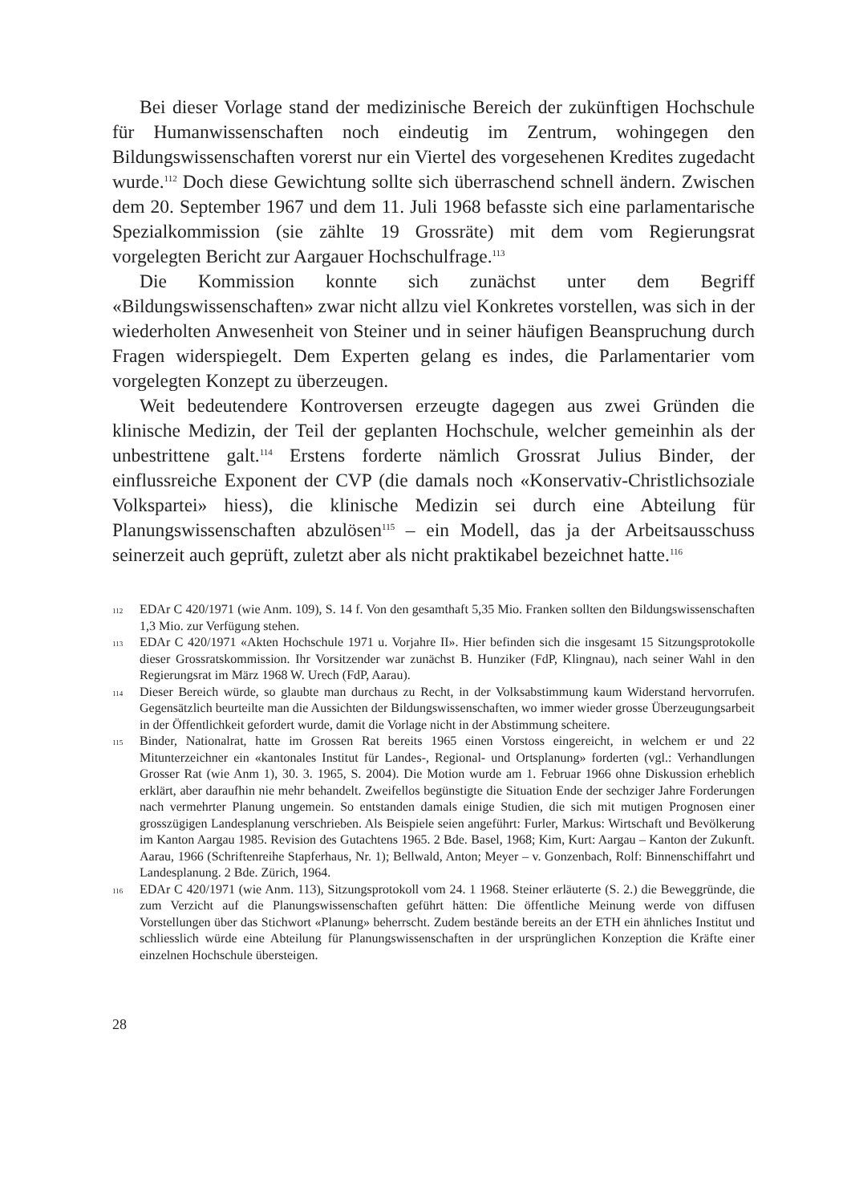Bei dieser Vorlage stand der medizinische Bereich der zukünftigen Hochschule für Humanwissenschaften noch eindeutig im Zentrum, wohingegen den Bildungswissenschaften vorerst nur ein Viertel des vorgesehenen Kredites zugedacht wurde.<sup>112</sup> Doch diese Gewichtung sollte sich überraschend schnell ändern. Zwischen dem 20. September 1967 und dem 11. Juli 1968 befasste sich eine parlamentarische Spezialkommission (sie zählte 19 Grossräte) mit dem vom Regierungsrat vorgelegten Bericht zur Aargauer Hochschulfrage.<sup>113</sup>
Die Kommission konnte sich zunächst unter dem Begriff «Bildungswissenschaften» zwar nicht allzu viel Konkretes vorstellen, was sich in der wiederholten Anwesenheit von Steiner und in seiner häufigen Beanspruchung durch Fragen widerspiegelt. Dem Experten gelang es indes, die Parlamentarier vom vorgelegten Konzept zu überzeugen.
Weit bedeutendere Kontroversen erzeugte dagegen aus zwei Gründen die klinische Medizin, der Teil der geplanten Hochschule, welcher gemeinhin als der unbestrittene galt.<sup>114</sup> Erstens forderte nämlich Grossrat Julius Binder, der einflussreiche Exponent der CVP (die damals noch «Konservativ-Christlichsoziale Volkspartei» hiess), die klinische Medizin sei durch eine Abteilung für Planungswissenschaften abzulösen<sup>115</sup> – ein Modell, das ja der Arbeitsausschuss seinerzeit auch geprüft, zuletzt aber als nicht praktikabel bezeichnet hatte.<sup>116</sup>
112 EDAr C 420/1971 (wie Anm. 109), S. 14 f. Von den gesamthaft 5,35 Mio. Franken sollten den Bildungswissenschaften 1,3 Mio. zur Verfügung stehen.
113 EDAr C 420/1971 «Akten Hochschule 1971 u. Vorjahre II». Hier befinden sich die insgesamt 15 Sitzungsprotokolle dieser Grossratskommission. Ihr Vorsitzender war zunächst B. Hunziker (FdP, Klingnau), nach seiner Wahl in den Regierungsrat im März 1968 W. Urech (FdP, Aarau).
114 Dieser Bereich würde, so glaubte man durchaus zu Recht, in der Volksabstimmung kaum Widerstand hervorrufen. Gegensätzlich beurteilte man die Aussichten der Bildungswissenschaften, wo immer wieder grosse Überzeugungsarbeit in der Öffentlichkeit gefordert wurde, damit die Vorlage nicht in der Abstimmung scheitere.
115 Binder, Nationalrat, hatte im Grossen Rat bereits 1965 einen Vorstoss eingereicht, in welchem er und 22 Mitunterzeichner ein «kantonales Institut für Landes-, Regional- und Ortsplanung» forderten (vgl.: Verhandlungen Grosser Rat (wie Anm 1), 30. 3. 1965, S. 2004). Die Motion wurde am 1. Februar 1966 ohne Diskussion erheblich erklärt, aber daraufhin nie mehr behandelt. Zweifellos begünstigte die Situation Ende der sechziger Jahre Forderungen nach vermehrter Planung ungemein. So entstanden damals einige Studien, die sich mit mutigen Prognosen einer grosszügigen Landesplanung verschrieben. Als Beispiele seien angeführt: Furler, Markus: Wirtschaft und Bevölkerung im Kanton Aargau 1985. Revision des Gutachtens 1965. 2 Bde. Basel, 1968; Kim, Kurt: Aargau – Kanton der Zukunft. Aarau, 1966 (Schriftenreihe Stapferhaus, Nr. 1); Bellwald, Anton; Meyer – v. Gonzenbach, Rolf: Binnenschiffahrt und Landesplanung. 2 Bde. Zürich, 1964.
116 EDAr C 420/1971 (wie Anm. 113), Sitzungsprotokoll vom 24. 1 1968. Steiner erläuterte (S. 2.) die Beweggründe, die zum Verzicht auf die Planungswissenschaften geführt hätten: Die öffentliche Meinung werde von diffusen Vorstellungen über das Stichwort «Planung» beherrscht. Zudem bestände bereits an der ETH ein ähnliches Institut und schliesslich würde eine Abteilung für Planungswissenschaften in der ursprünglichen Konzeption die Kräfte einer einzelnen Hochschule übersteigen.
28